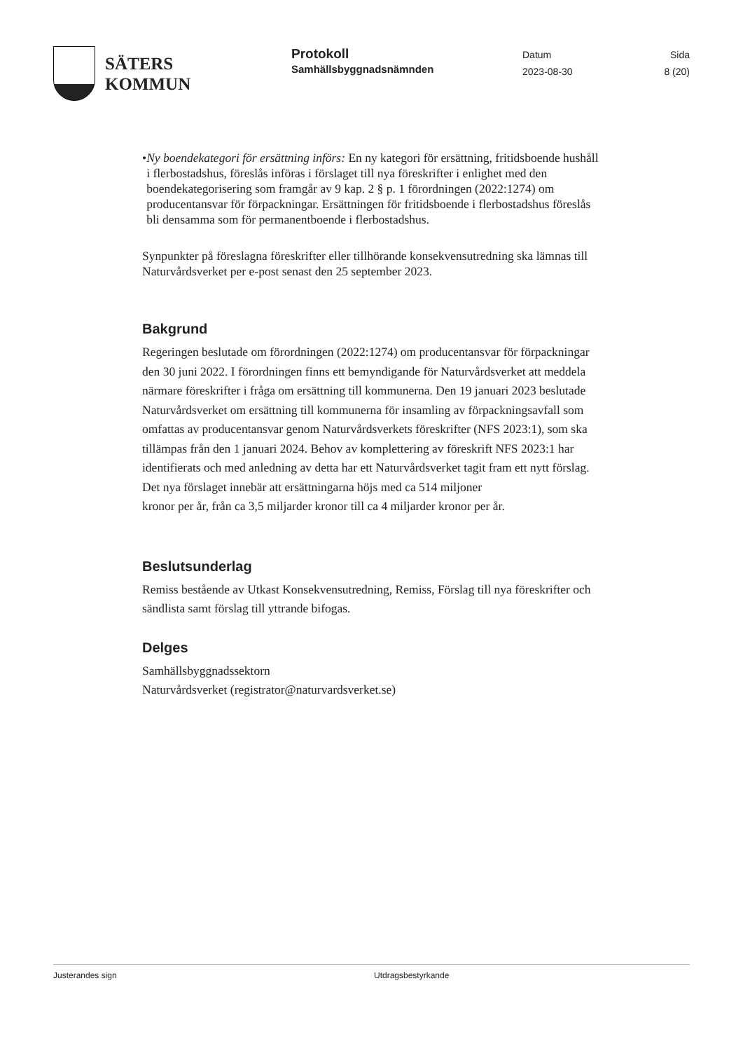SÄTERS
KOMMUN
Protokoll
Samhällsbyggnadsnämnden
Datum
2023-08-30
Sida
8 (20)
• Ny boendekategori för ersättning införs: En ny kategori för ersättning, fritidsboende hushåll i flerbostadshus, föreslås införas i förslaget till nya föreskrifter i enlighet med den boendekategorisering som framgår av 9 kap. 2 § p. 1 förordningen (2022:1274) om producentansvar för förpackningar. Ersättningen för fritidsboende i flerbostadshus föreslås bli densamma som för permanentboende i flerbostadshus.
Synpunkter på föreslagna föreskrifter eller tillhörande konsekvensutredning ska lämnas till Naturvårdsverket per e-post senast den 25 september 2023.
Bakgrund
Regeringen beslutade om förordningen (2022:1274) om producentansvar för förpackningar den 30 juni 2022. I förordningen finns ett bemyndigande för Naturvårdsverket att meddela närmare föreskrifter i fråga om ersättning till kommunerna. Den 19 januari 2023 beslutade Naturvårdsverket om ersättning till kommunerna för insamling av förpackningsavfall som omfattas av producentansvar genom Naturvårdsverkets föreskrifter (NFS 2023:1), som ska tillämpas från den 1 januari 2024. Behov av komplettering av föreskrift NFS 2023:1 har identifierats och med anledning av detta har ett Naturvårdsverket tagit fram ett nytt förslag. Det nya förslaget innebär att ersättningarna höjs med ca 514 miljoner
kronor per år, från ca 3,5 miljarder kronor till ca 4 miljarder kronor per år.
Beslutsunderlag
Remiss bestående av Utkast Konsekvensutredning, Remiss, Förslag till nya föreskrifter och sändlista samt förslag till yttrande bifogas.
Delges
Samhällsbyggnadssektorn
Naturvårdsverket (registrator@naturvardsverket.se)
Justerandes sign Utdragsbestyrkande